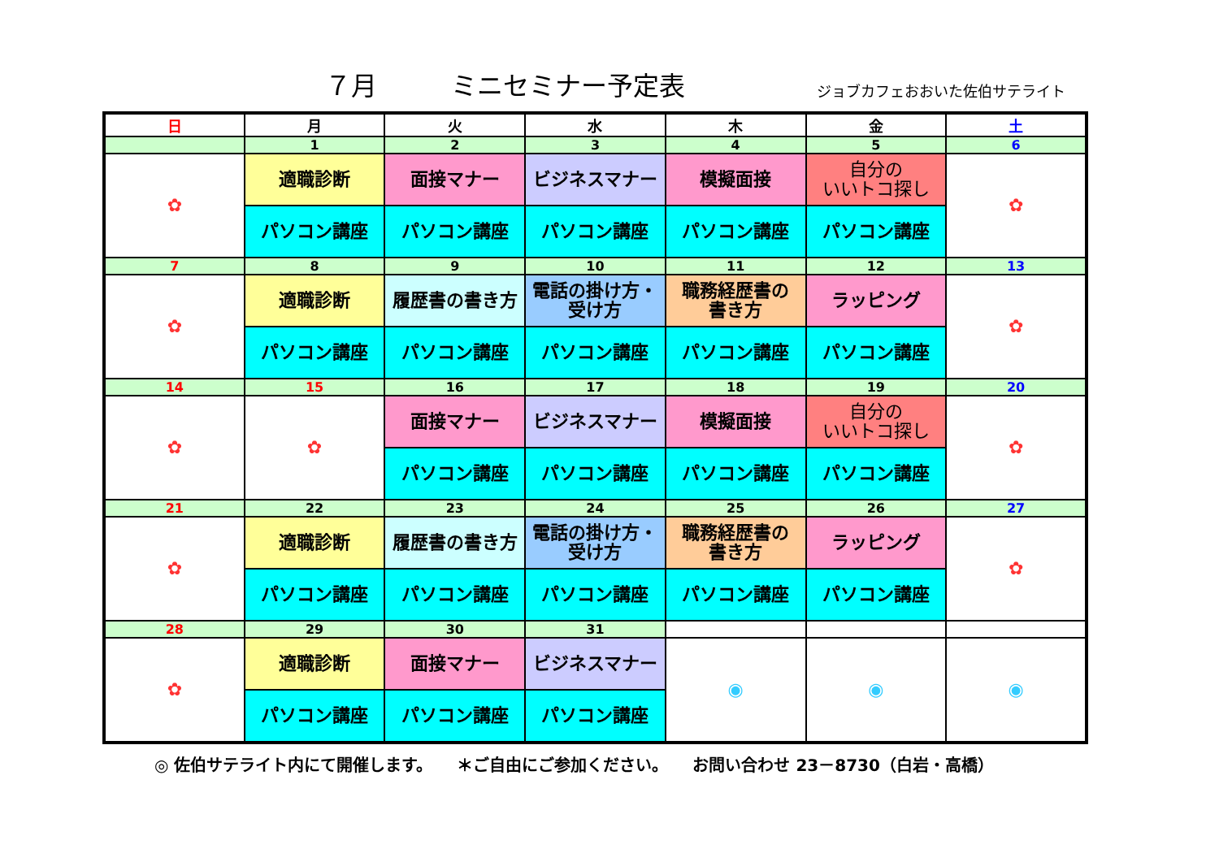７月 ミニセミナー予定表 ジョブカフェおおいた佐伯サテライト
| 日 | 月 | 火 | 水 | 木 | 金 | 土 |
| --- | --- | --- | --- | --- | --- | --- |
| | 1 | 2 | 3 | 4 | 5 | 6 |
| ✿ | 適職診断 | 面接マナー | ビジネスマナー | 模擬面接 | 自分の いいトコ探し | ✿ |
| | パソコン講座 | パソコン講座 | パソコン講座 | パソコン講座 | パソコン講座 | |
| 7 | 8 | 9 | 10 | 11 | 12 | 13 |
| ✿ | 適職診断 | 履歴書の書き方 | 電話の掛け方・ 受け方 | 職務経歴書の 書き方 | ラッピング | ✿ |
| | パソコン講座 | パソコン講座 | パソコン講座 | パソコン講座 | パソコン講座 | |
| 14 | 15 | 16 | 17 | 18 | 19 | 20 |
| ✿ | ✿ | 面接マナー | ビジネスマナー | 模擬面接 | 自分の いいトコ探し | ✿ |
| | | パソコン講座 | パソコン講座 | パソコン講座 | パソコン講座 | |
| 21 | 22 | 23 | 24 | 25 | 26 | 27 |
| ✿ | 適職診断 | 履歴書の書き方 | 電話の掛け方・ 受け方 | 職務経歴書の 書き方 | ラッピング | ✿ |
| | パソコン講座 | パソコン講座 | パソコン講座 | パソコン講座 | パソコン講座 | |
| 28 | 29 | 30 | 31 | | | |
| ✿ | 適職診断 | 面接マナー | ビジネスマナー | ◉ | ◉ | ◉ |
| | パソコン講座 | パソコン講座 | パソコン講座 | | | |
◎ 佐伯サテライト内にて開催します。　　＊ご自由にご参加ください。　　お問い合わせ 23－8730（白岩・高橋）